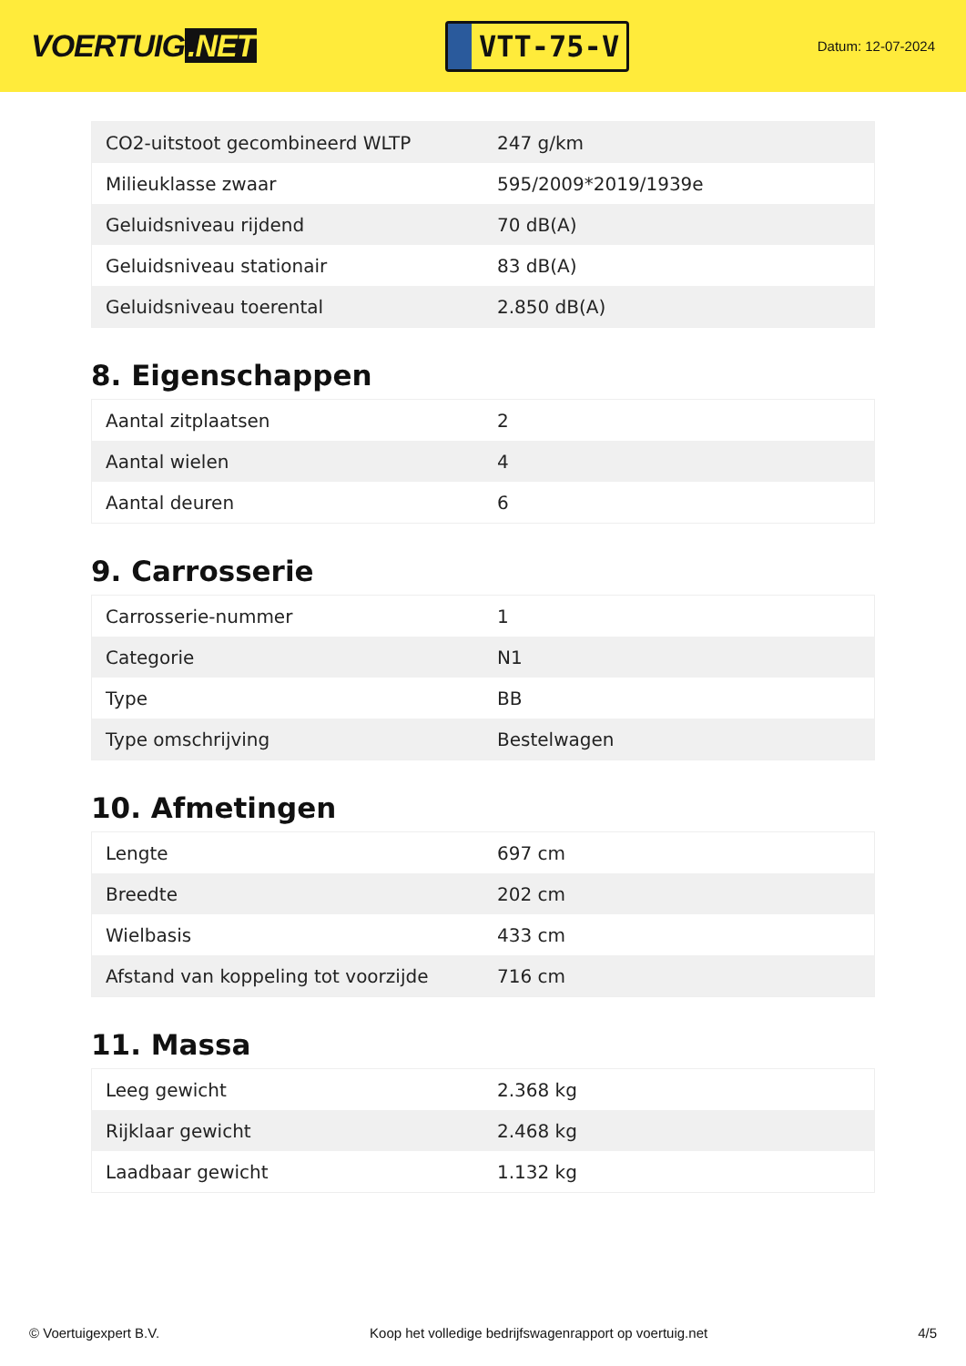VOERTUIG.NET
VTT-75-V
Datum: 12-07-2024
| CO2-uitstoot gecombineerd WLTP | 247 g/km |
| Milieuklasse zwaar | 595/2009*2019/1939e |
| Geluidsniveau rijdend | 70 dB(A) |
| Geluidsniveau stationair | 83 dB(A) |
| Geluidsniveau toerental | 2.850 dB(A) |
8. Eigenschappen
| Aantal zitplaatsen | 2 |
| Aantal wielen | 4 |
| Aantal deuren | 6 |
9. Carrosserie
| Carrosserie-nummer | 1 |
| Categorie | N1 |
| Type | BB |
| Type omschrijving | Bestelwagen |
10. Afmetingen
| Lengte | 697 cm |
| Breedte | 202 cm |
| Wielbasis | 433 cm |
| Afstand van koppeling tot voorzijde | 716 cm |
11. Massa
| Leeg gewicht | 2.368 kg |
| Rijklaar gewicht | 2.468 kg |
| Laadbaar gewicht | 1.132 kg |
© Voertuigexpert B.V. Koop het volledige bedrijfswagenrapport op voertuig.net 4/5